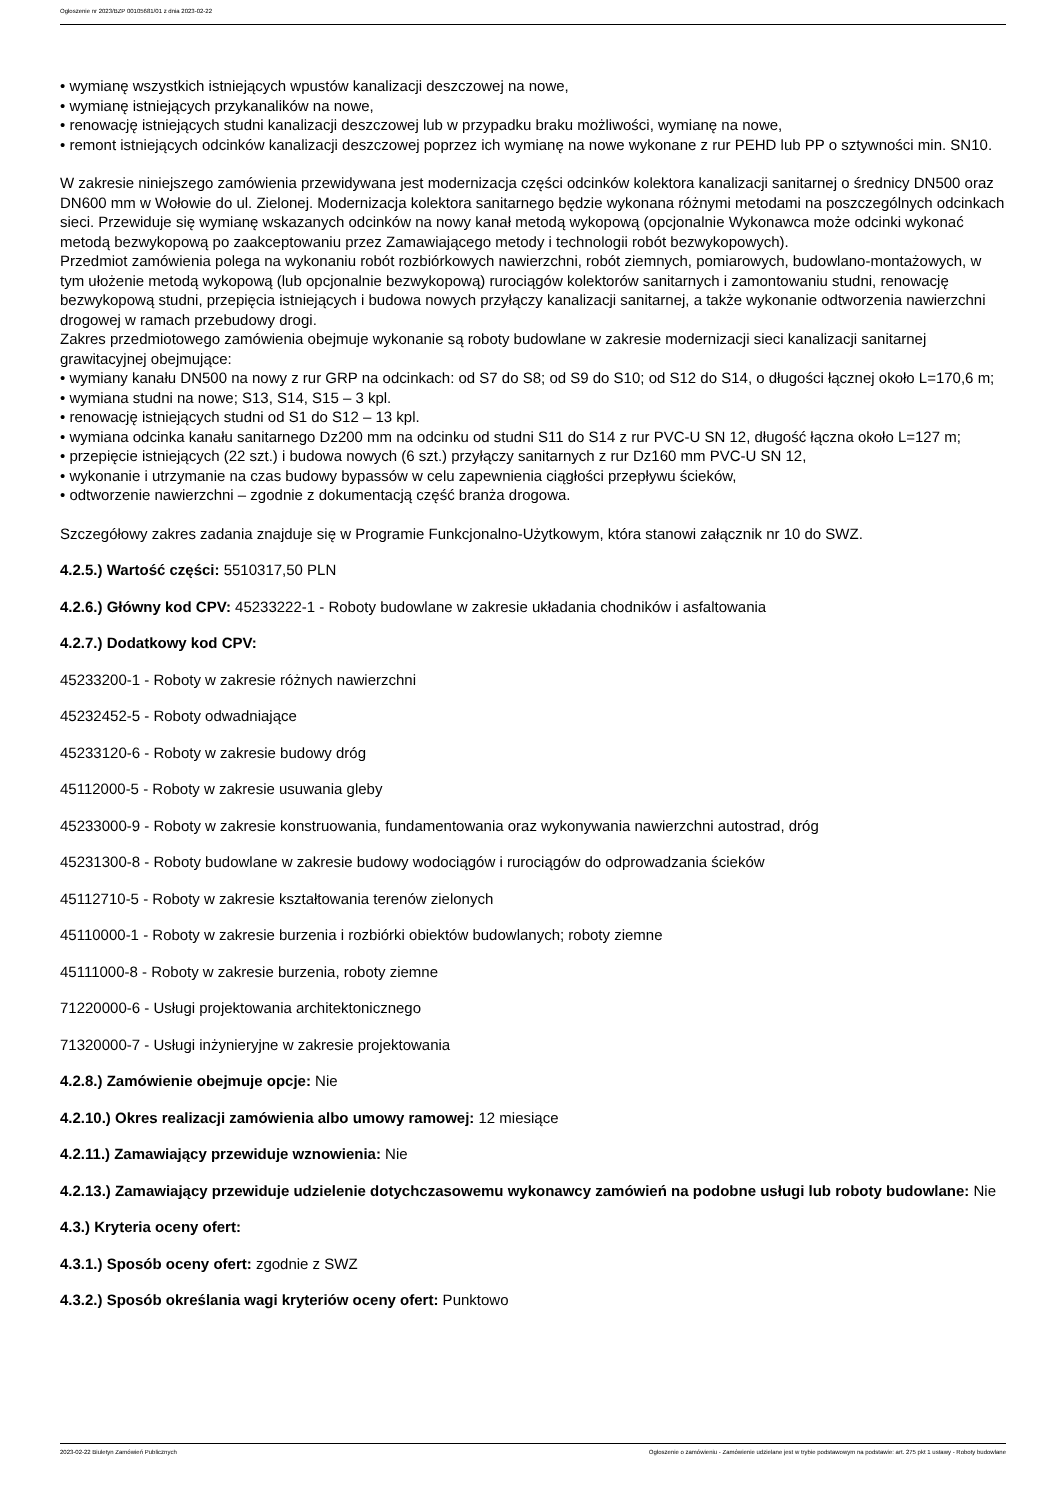Ogłoszenie nr 2023/BZP 00105681/01 z dnia 2023-02-22
• wymianę wszystkich istniejących wpustów kanalizacji deszczowej na nowe,
• wymianę istniejących przykanalików na nowe,
• renowację istniejących studni kanalizacji deszczowej lub w przypadku braku możliwości, wymianę na nowe,
• remont istniejących odcinków kanalizacji deszczowej poprzez ich wymianę na nowe wykonane z rur PEHD lub PP o sztywności min. SN10.
W zakresie niniejszego zamówienia przewidywana jest modernizacja części odcinków kolektora kanalizacji sanitarnej o średnicy DN500 oraz DN600 mm w Wołowie do ul. Zielonej. Modernizacja kolektora sanitarnego będzie wykonana różnymi metodami na poszczególnych odcinkach sieci. Przewiduje się wymianę wskazanych odcinków na nowy kanał metodą wykopową (opcjonalnie Wykonawca może odcinki wykonać metodą bezwykopową po zaakceptowaniu przez Zamawiającego metody i technologii robót bezwykopowych).
Przedmiot zamówienia polega na wykonaniu robót rozbiórkowych nawierzchni, robót ziemnych, pomiarowych, budowlano-montażowych, w tym ułożenie metodą wykopową (lub opcjonalnie bezwykopową) rurociągów kolektorów sanitarnych i zamontowaniu studni, renowację bezwykopową studni, przepięcia istniejących i budowa nowych przyłączy kanalizacji sanitarnej, a także wykonanie odtworzenia nawierzchni drogowej w ramach przebudowy drogi.
Zakres przedmiotowego zamówienia obejmuje wykonanie są roboty budowlane w zakresie modernizacji sieci kanalizacji sanitarnej grawitacyjnej obejmujące:
• wymiany kanału DN500 na nowy z rur GRP na odcinkach: od S7 do S8; od S9 do S10; od S12 do S14, o długości łącznej około L=170,6 m;
• wymiana studni na nowe; S13, S14, S15 – 3 kpl.
• renowację istniejących studni od S1 do S12 – 13 kpl.
• wymiana odcinka kanału sanitarnego Dz200 mm na odcinku od studni S11 do S14 z rur PVC-U SN 12, długość łączna około L=127 m;
• przepięcie istniejących (22 szt.) i budowa nowych (6 szt.) przyłączy sanitarnych z rur Dz160 mm PVC-U SN 12,
• wykonanie i utrzymanie na czas budowy bypassów w celu zapewnienia ciągłości przepływu ścieków,
• odtworzenie nawierzchni – zgodnie z dokumentacją część branża drogowa.
Szczegółowy zakres zadania znajduje się w Programie Funkcjonalno-Użytkowym, która stanowi załącznik nr 10 do SWZ.
4.2.5.) Wartość części: 5510317,50 PLN
4.2.6.) Główny kod CPV: 45233222-1 - Roboty budowlane w zakresie układania chodników i asfaltowania
4.2.7.) Dodatkowy kod CPV:
45233200-1 - Roboty w zakresie różnych nawierzchni
45232452-5 - Roboty odwadniające
45233120-6 - Roboty w zakresie budowy dróg
45112000-5 - Roboty w zakresie usuwania gleby
45233000-9 - Roboty w zakresie konstruowania, fundamentowania oraz wykonywania nawierzchni autostrad, dróg
45231300-8 - Roboty budowlane w zakresie budowy wodociągów i rurociągów do odprowadzania ścieków
45112710-5 - Roboty w zakresie kształtowania terenów zielonych
45110000-1 - Roboty w zakresie burzenia i rozbiórki obiektów budowlanych; roboty ziemne
45111000-8 - Roboty w zakresie burzenia, roboty ziemne
71220000-6 - Usługi projektowania architektonicznego
71320000-7 - Usługi inżynieryjne w zakresie projektowania
4.2.8.) Zamówienie obejmuje opcje: Nie
4.2.10.) Okres realizacji zamówienia albo umowy ramowej: 12 miesiące
4.2.11.) Zamawiający przewiduje wznowienia: Nie
4.2.13.) Zamawiający przewiduje udzielenie dotychczasowemu wykonawcy zamówień na podobne usługi lub roboty budowlane: Nie
4.3.) Kryteria oceny ofert:
4.3.1.) Sposób oceny ofert: zgodnie z SWZ
4.3.2.) Sposób określania wagi kryteriów oceny ofert: Punktowo
2023-02-22 Biuletyn Zamówień Publicznych Ogłoszenie o zamówieniu - Zamówienie udzielane jest w trybie podstawowym na podstawie: art. 275 pkt 1 ustawy - Roboty budowlane